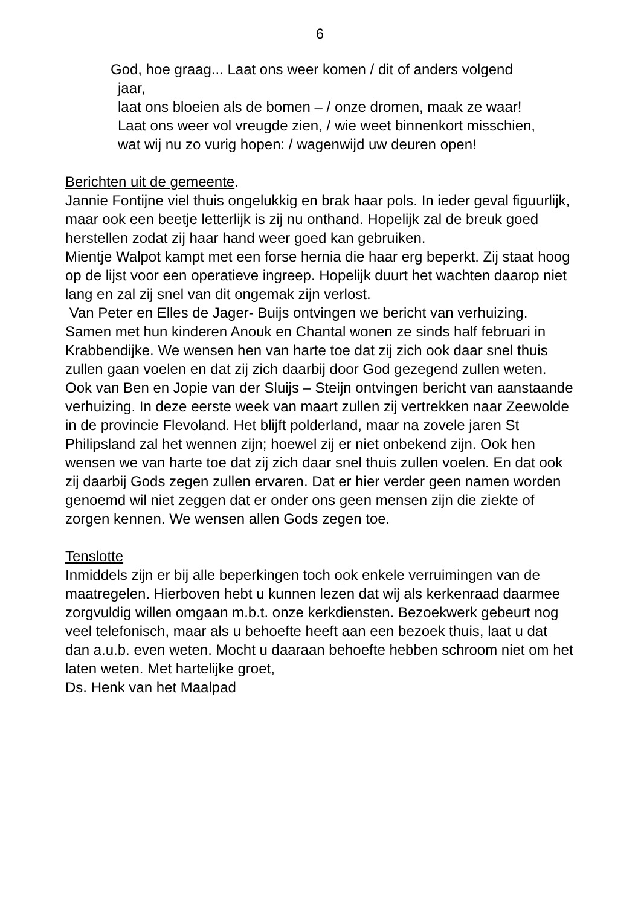6
God, hoe graag... Laat ons weer komen / dit of anders volgend
jaar,
laat ons bloeien als de bomen – / onze dromen, maak ze waar!
Laat ons weer vol vreugde zien, / wie weet binnenkort misschien,
wat wij nu zo vurig hopen: / wagenwijd uw deuren open!
Berichten uit de gemeente.
Jannie Fontijne viel thuis ongelukkig en brak haar pols. In ieder geval figuurlijk, maar ook een beetje letterlijk is zij nu onthand. Hopelijk zal de breuk goed herstellen zodat zij haar hand weer goed kan gebruiken.
Mientje Walpot kampt met een forse hernia die haar erg beperkt. Zij staat hoog op de lijst voor een operatieve ingreep. Hopelijk duurt het wachten daarop niet lang en zal zij snel van dit ongemak zijn verlost.
Van Peter en Elles de Jager- Buijs ontvingen we bericht van verhuizing. Samen met hun kinderen Anouk en Chantal wonen ze sinds half februari in Krabbendijke. We wensen hen van harte toe dat zij zich ook daar snel thuis zullen gaan voelen en dat zij zich daarbij door God gezegend zullen weten.
Ook van Ben en Jopie van der Sluijs – Steijn ontvingen bericht van aanstaande verhuizing. In deze eerste week van maart zullen zij vertrekken naar Zeewolde in de provincie Flevoland. Het blijft polderland, maar na zovele jaren St Philipsland zal het wennen zijn; hoewel zij er niet onbekend zijn. Ook hen wensen we van harte toe dat zij zich daar snel thuis zullen voelen. En dat ook zij daarbij Gods zegen zullen ervaren. Dat er hier verder geen namen worden genoemd wil niet zeggen dat er onder ons geen mensen zijn die ziekte of zorgen kennen. We wensen allen Gods zegen toe.
Tenslotte
Inmiddels zijn er bij alle beperkingen toch ook enkele verruimingen van de maatregelen. Hierboven hebt u kunnen lezen dat wij als kerkenraad daarmee zorgvuldig willen omgaan m.b.t. onze kerkdiensten. Bezoekwerk gebeurt nog veel telefonisch, maar als u behoefte heeft aan een bezoek thuis, laat u dat dan a.u.b. even weten. Mocht u daaraan behoefte hebben schroom niet om het laten weten. Met hartelijke groet,
Ds. Henk van het Maalpad